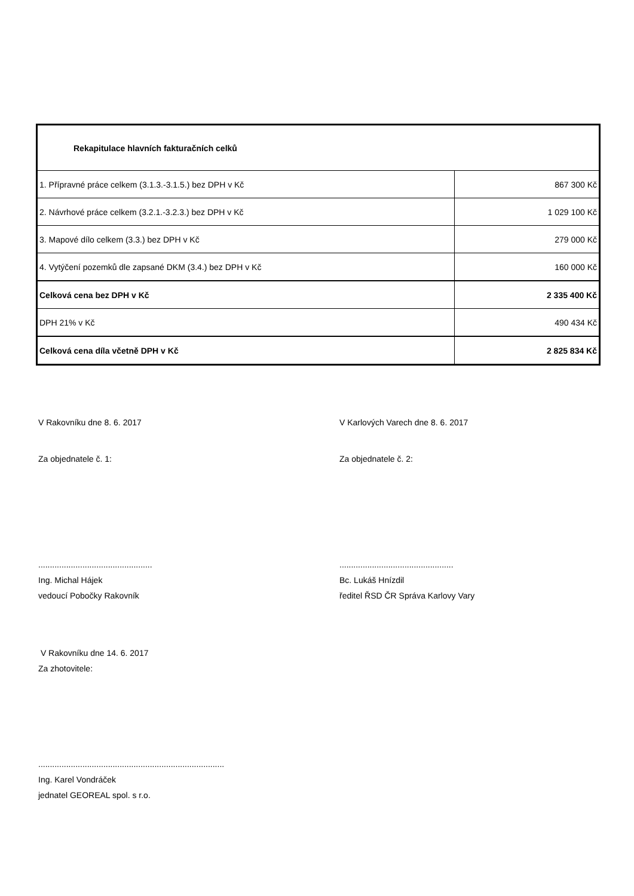| Rekapitulace hlavních fakturačních celků | |
| 1. Přípravné práce celkem (3.1.3.-3.1.5.) bez DPH v Kč | 867 300 Kč |
| 2. Návrhové práce celkem (3.2.1.-3.2.3.) bez DPH v Kč | 1 029 100 Kč |
| 3. Mapové dílo celkem (3.3.) bez DPH v Kč | 279 000 Kč |
| 4. Vytýčení pozemků dle zapsané DKM (3.4.) bez DPH v Kč | 160 000 Kč |
| Celková cena bez DPH v Kč | 2 335 400 Kč |
| DPH 21% v Kč | 490 434 Kč |
| Celková cena díla včetně DPH v Kč | 2 825 834 Kč |
V Rakovníku dne 8. 6. 2017
V Karlových Varech dne 8. 6. 2017
Za objednatele č. 1: Za objednatele č. 2:
.................................................
Ing. Michal Hájek
vedoucí Pobočky Rakovník
.................................................
Bc. Lukáš Hnízdil
ředitel ŘSD ČR Správa Karlovy Vary
V Rakovníku dne 14. 6. 2017
Za zhotovitele:
................................................................................
Ing. Karel Vondráček
jednatel GEOREAL spol. s r.o.